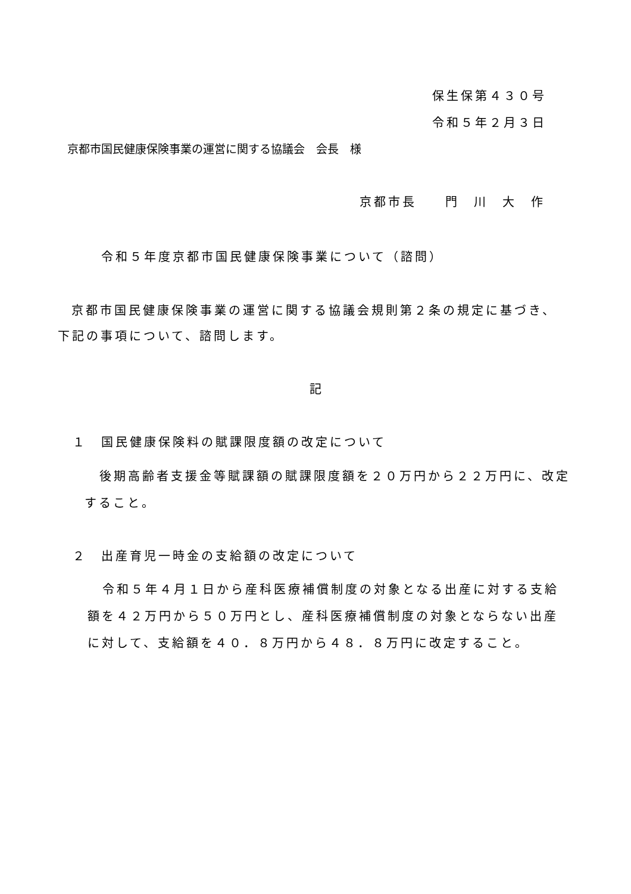保生保第４３０号
令和５年２月３日
京都市国民健康保険事業の運営に関する協議会　会長　様
京都市長　　門　川　大　作
令和５年度京都市国民健康保険事業について（諮問）
京都市国民健康保険事業の運営に関する協議会規則第２条の規定に基づき、
下記の事項について、諮問します。
記
１　国民健康保険料の賦課限度額の改定について
後期高齢者支援金等賦課額の賦課限度額を２０万円から２２万円に、改定
すること。
２　出産育児一時金の支給額の改定について
令和５年４月１日から産科医療補償制度の対象となる出産に対する支給
額を４２万円から５０万円とし、産科医療補償制度の対象とならない出産
に対して、支給額を４０．８万円から４８．８万円に改定すること。